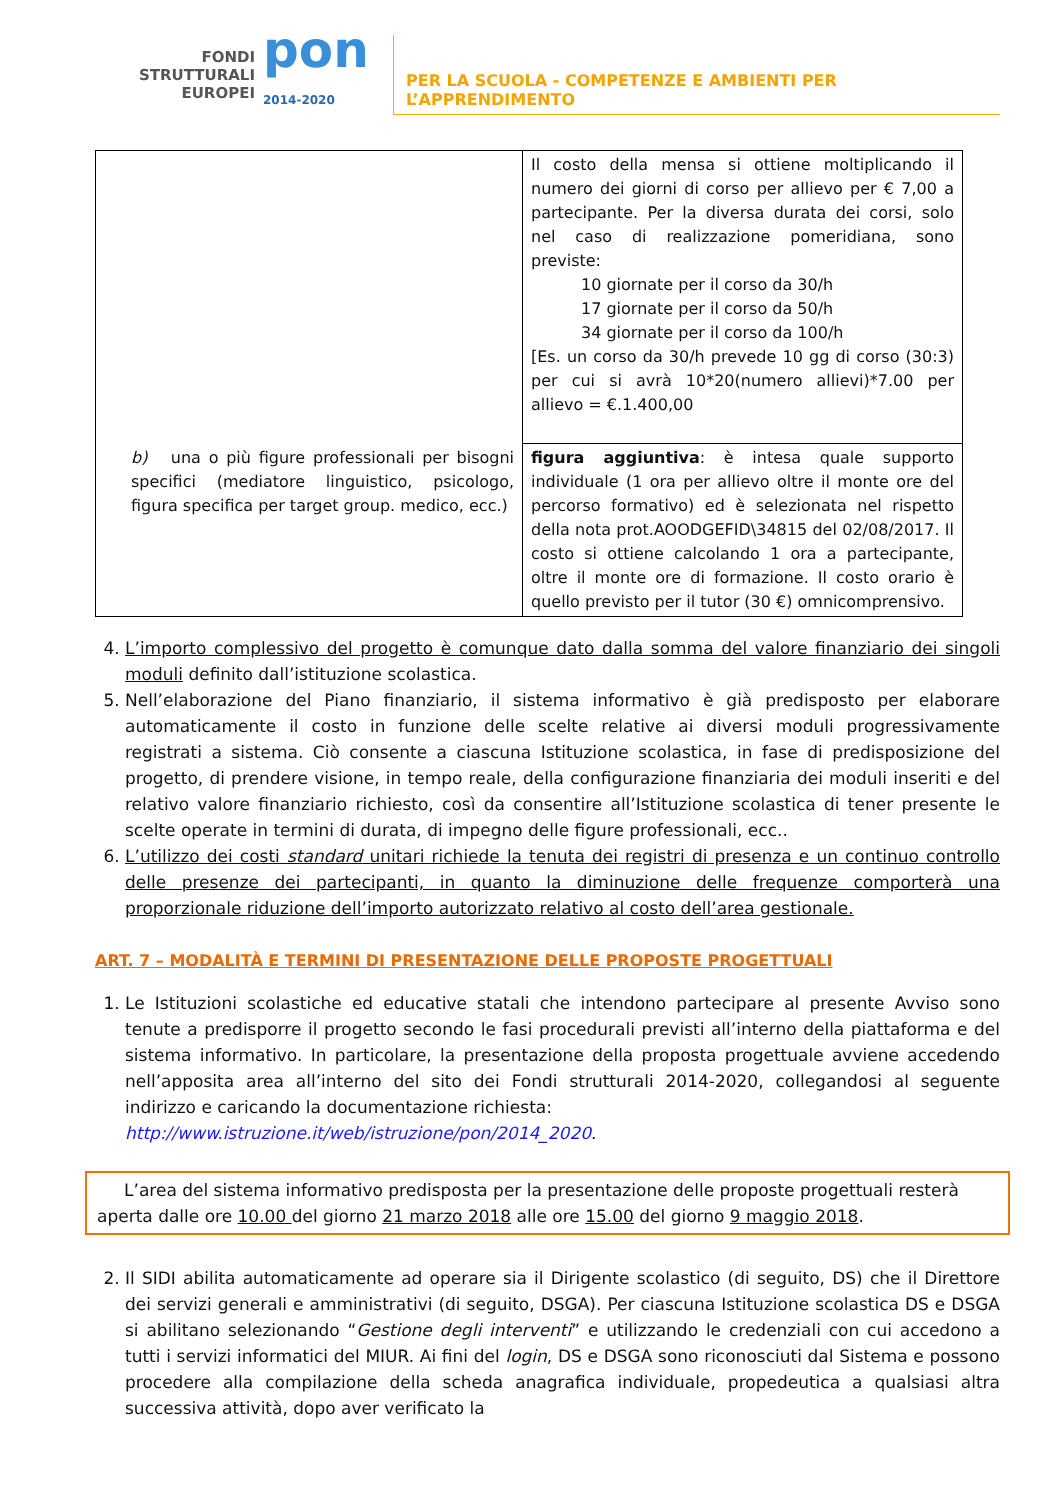FONDI
STRUTTURALI
EUROPEI
pon
2014-2020
PER LA SCUOLA - COMPETENZE E AMBIENTI PER L’APPRENDIMENTO
| | Il costo della mensa si ottiene moltiplicando il numero dei giorni di corso per allievo per € 7,00 a partecipante. Per la diversa durata dei corsi, solo nel caso di realizzazione pomeridiana, sono previste: 10 giornate per il corso da 30/h 17 giornate per il corso da 50/h 34 giornate per il corso da 100/h [Es. un corso da 30/h prevede 10 gg di corso (30:3) per cui si avrà 10*20(numero allievi)*7.00 per allievo = €.1.400,00 |
| b) una o più figure professionali per bisogni specifici (mediatore linguistico, psicologo, figura specifica per target group. medico, ecc.) | figura aggiuntiva : è intesa quale supporto individuale (1 ora per allievo oltre il monte ore del percorso formativo) ed è selezionata nel rispetto della nota prot.AOODGEFID\34815 del 02/08/2017. Il costo si ottiene calcolando 1 ora a partecipante, oltre il monte ore di formazione. Il costo orario è quello previsto per il tutor (30 €) omnicomprensivo. |
4. L’importo complessivo del progetto è comunque dato dalla somma del valore finanziario dei singoli moduli definito dall’istituzione scolastica.
5. Nell’elaborazione del Piano finanziario, il sistema informativo è già predisposto per elaborare automaticamente il costo in funzione delle scelte relative ai diversi moduli progressivamente registrati a sistema. Ciò consente a ciascuna Istituzione scolastica, in fase di predisposizione del progetto, di prendere visione, in tempo reale, della configurazione finanziaria dei moduli inseriti e del relativo valore finanziario richiesto, così da consentire all’Istituzione scolastica di tener presente le scelte operate in termini di durata, di impegno delle figure professionali, ecc..
6. L’utilizzo dei costi standard unitari richiede la tenuta dei registri di presenza e un continuo controllo delle presenze dei partecipanti, in quanto la diminuzione delle frequenze comporterà una proporzionale riduzione dell’importo autorizzato relativo al costo dell’area gestionale.
ART. 7 – MODALITÀ E TERMINI DI PRESENTAZIONE DELLE PROPOSTE PROGETTUALI
1. Le Istituzioni scolastiche ed educative statali che intendono partecipare al presente Avviso sono tenute a predisporre il progetto secondo le fasi procedurali previsti all’interno della piattaforma e del sistema informativo. In particolare, la presentazione della proposta progettuale avviene accedendo nell’apposita area all’interno del sito dei Fondi strutturali 2014-2020, collegandosi al seguente indirizzo e caricando la documentazione richiesta:
http://www.istruzione.it/web/istruzione/pon/2014_2020.
L’area del sistema informativo predisposta per la presentazione delle proposte progettuali resterà aperta dalle ore 10.00 del giorno 21 marzo 2018 alle ore 15.00 del giorno 9 maggio 2018.
2. Il SIDI abilita automaticamente ad operare sia il Dirigente scolastico (di seguito, DS) che il Direttore dei servizi generali e amministrativi (di seguito, DSGA). Per ciascuna Istituzione scolastica DS e DSGA si abilitano selezionando “Gestione degli interventi” e utilizzando le credenziali con cui accedono a tutti i servizi informatici del MIUR. Ai fini del login, DS e DSGA sono riconosciuti dal Sistema e possono procedere alla compilazione della scheda anagrafica individuale, propedeutica a qualsiasi altra successiva attività, dopo aver verificato la